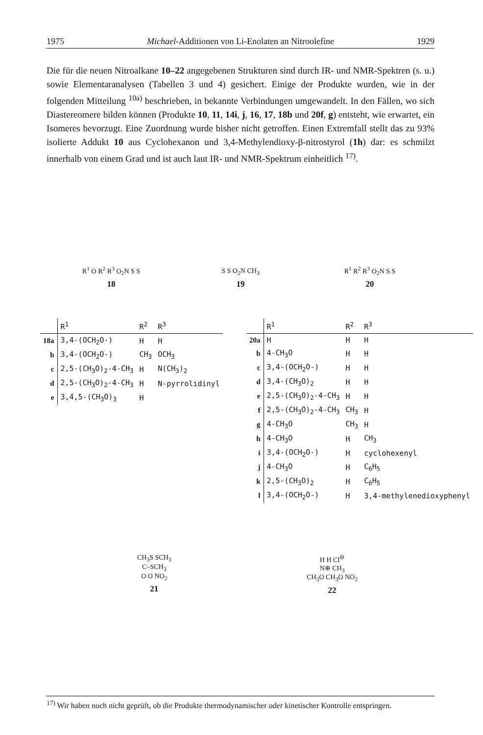1975 Michael-Additionen von Li-Enolaten an Nitroolefine 1929
Die für die neuen Nitroalkane 10–22 angegebenen Strukturen sind durch IR- und NMR-Spektren (s. u.) sowie Elementaranalysen (Tabellen 3 und 4) gesichert. Einige der Produkte wurden, wie in der folgenden Mitteilung <sup>10a)</sup> beschrieben, in bekannte Verbindungen umgewandelt. In den Fällen, wo sich Diastereomere bilden können (Produkte 10, 11, 14i, j, 16, 17, 18b und 20f, g) entsteht, wie erwartet, ein Isomeres bevorzugt. Eine Zuordnung wurde bisher nicht getroffen. Einen Extremfall stellt das zu 93% isolierte Addukt 10 aus Cyclohexanon und 3,4-Methylendioxy-β-nitrostyrol (1h) dar: es schmilzt innerhalb von einem Grad und ist auch laut IR- und NMR-Spektrum einheitlich <sup>17)</sup>.
R<sup>1</sup> O R<sup>2</sup> R<sup>3</sup> O<sub>2</sub>N S S
18
S S O<sub>2</sub>N CH<sub>3</sub>
19
R<sup>1</sup> R<sup>2</sup> R<sup>3</sup> O<sub>2</sub>N S S
20
| | R<sup>1</sup> | R<sup>2</sup> | R<sup>3</sup> |
| --- | --- | --- | --- |
| 18a | 3,4-(OCH<sub>2</sub>O-) | H | H |
| b | 3,4-(OCH<sub>2</sub>O-) | CH<sub>3</sub> | OCH<sub>3</sub> |
| c | 2,5-(CH<sub>3</sub>O)<sub>2</sub>-4-CH<sub>3</sub> | H | N(CH<sub>3</sub>)<sub>2</sub> |
| d | 2,5-(CH<sub>3</sub>O)<sub>2</sub>-4-CH<sub>3</sub> | H | N-pyrrolidinyl |
| e | 3,4,5-(CH<sub>3</sub>O)<sub>3</sub> | H | |
| | R<sup>1</sup> | R<sup>2</sup> | R<sup>3</sup> |
| --- | --- | --- | --- |
| 20a | H | H | H |
| b | 4-CH<sub>3</sub>O | H | H |
| c | 3,4-(OCH<sub>2</sub>O-) | H | H |
| d | 3,4-(CH<sub>3</sub>O)<sub>2</sub> | H | H |
| e | 2,5-(CH<sub>3</sub>O)<sub>2</sub>-4-CH<sub>3</sub> | H | H |
| f | 2,5-(CH<sub>3</sub>O)<sub>2</sub>-4-CH<sub>3</sub> | CH<sub>3</sub> | H |
| g | 4-CH<sub>3</sub>O | CH<sub>3</sub> | H |
| h | 4-CH<sub>3</sub>O | H | CH<sub>3</sub> |
| i | 3,4-(OCH<sub>2</sub>O-) | H | cyclohexenyl |
| j | 4-CH<sub>3</sub>O | H | C<sub>6</sub>H<sub>5</sub> |
| k | 2,5-(CH<sub>3</sub>O)<sub>2</sub> | H | C<sub>6</sub>H<sub>5</sub> |
| l | 3,4-(OCH<sub>2</sub>O-) | H | 3,4-methylenedioxyphenyl |
CH<sub>3</sub>S SCH<sub>3</sub>
C–SCH<sub>3</sub>
O O NO<sub>2</sub>
21
H H Cl<sup>⊖</sup>
N⊕ CH<sub>3</sub>
CH<sub>3</sub>O CH<sub>3</sub>O NO<sub>2</sub>
22
<sup>17)</sup> Wir haben noch nicht geprüft, ob die Produkte thermodynamischer oder kinetischer Kontrolle entspringen.